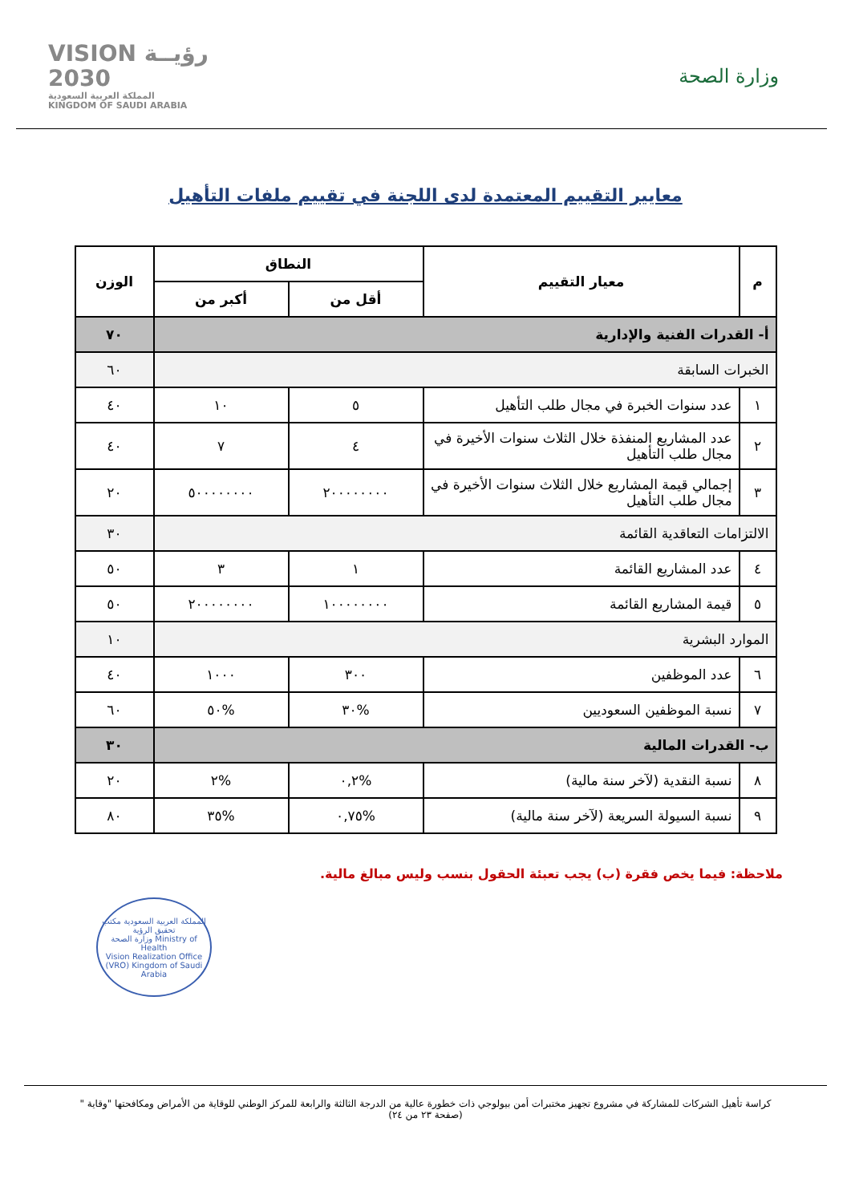VISION رؤيــة
2030
المملكة العربية السعودية
KINGDOM OF SAUDI ARABIA
وزارة الصحة
معايير التقييم المعتمدة لدى اللجنة في تقييم ملفات التأهيل
| م | معيار التقييم | النطاق | | الوزن |
| --- | --- | --- | --- | --- |
| | | أقل من | أكبر من | |
| أ- القدرات الفنية والإدارية | | | | ٧٠ |
| الخبرات السابقة | | | | ٦٠ |
| ١ | عدد سنوات الخبرة في مجال طلب التأهيل | ٥ | ١٠ | ٤٠ |
| ٢ | عدد المشاريع المنفذة خلال الثلاث سنوات الأخيرة في مجال طلب التأهيل | ٤ | ٧ | ٤٠ |
| ٣ | إجمالي قيمة المشاريع خلال الثلاث سنوات الأخيرة في مجال طلب التأهيل | ٢٠٠٠٠٠٠٠٠ | ٥٠٠٠٠٠٠٠٠ | ٢٠ |
| الالتزامات التعاقدية القائمة | | | | ٣٠ |
| ٤ | عدد المشاريع القائمة | ١ | ٣ | ٥٠ |
| ٥ | قيمة المشاريع القائمة | ١٠٠٠٠٠٠٠٠ | ٢٠٠٠٠٠٠٠٠ | ٥٠ |
| الموارد البشرية | | | | ١٠ |
| ٦ | عدد الموظفين | ٣٠٠ | ١٠٠٠ | ٤٠ |
| ٧ | نسبة الموظفين السعوديين | %٣٠ | %٥٠ | ٦٠ |
| ب- القدرات المالية | | | | ٣٠ |
| ٨ | نسبة النقدية (لآخر سنة مالية) | %٠,٢ | %٢ | ٢٠ |
| ٩ | نسبة السيولة السريعة (لآخر سنة مالية) | %٠,٧٥ | %٣٥ | ٨٠ |
ملاحظة: فيما يخص فقرة (ب) يجب تعبئة الحقول بنسب وليس مبالغ مالية.
المملكة العربية السعودية مكتب تحقيق الرؤية
وزارة الصحة Ministry of Health
Vision Realization Office (VRO) Kingdom of Saudi Arabia
كراسة تأهيل الشركات للمشاركة في مشروع تجهيز مختبرات أمن بيولوجي ذات خطورة عالية من الدرجة الثالثة والرابعة للمركز الوطني للوقاية من الأمراض ومكافحتها "وقاية "
(صفحة ٢٣ من ٢٤)